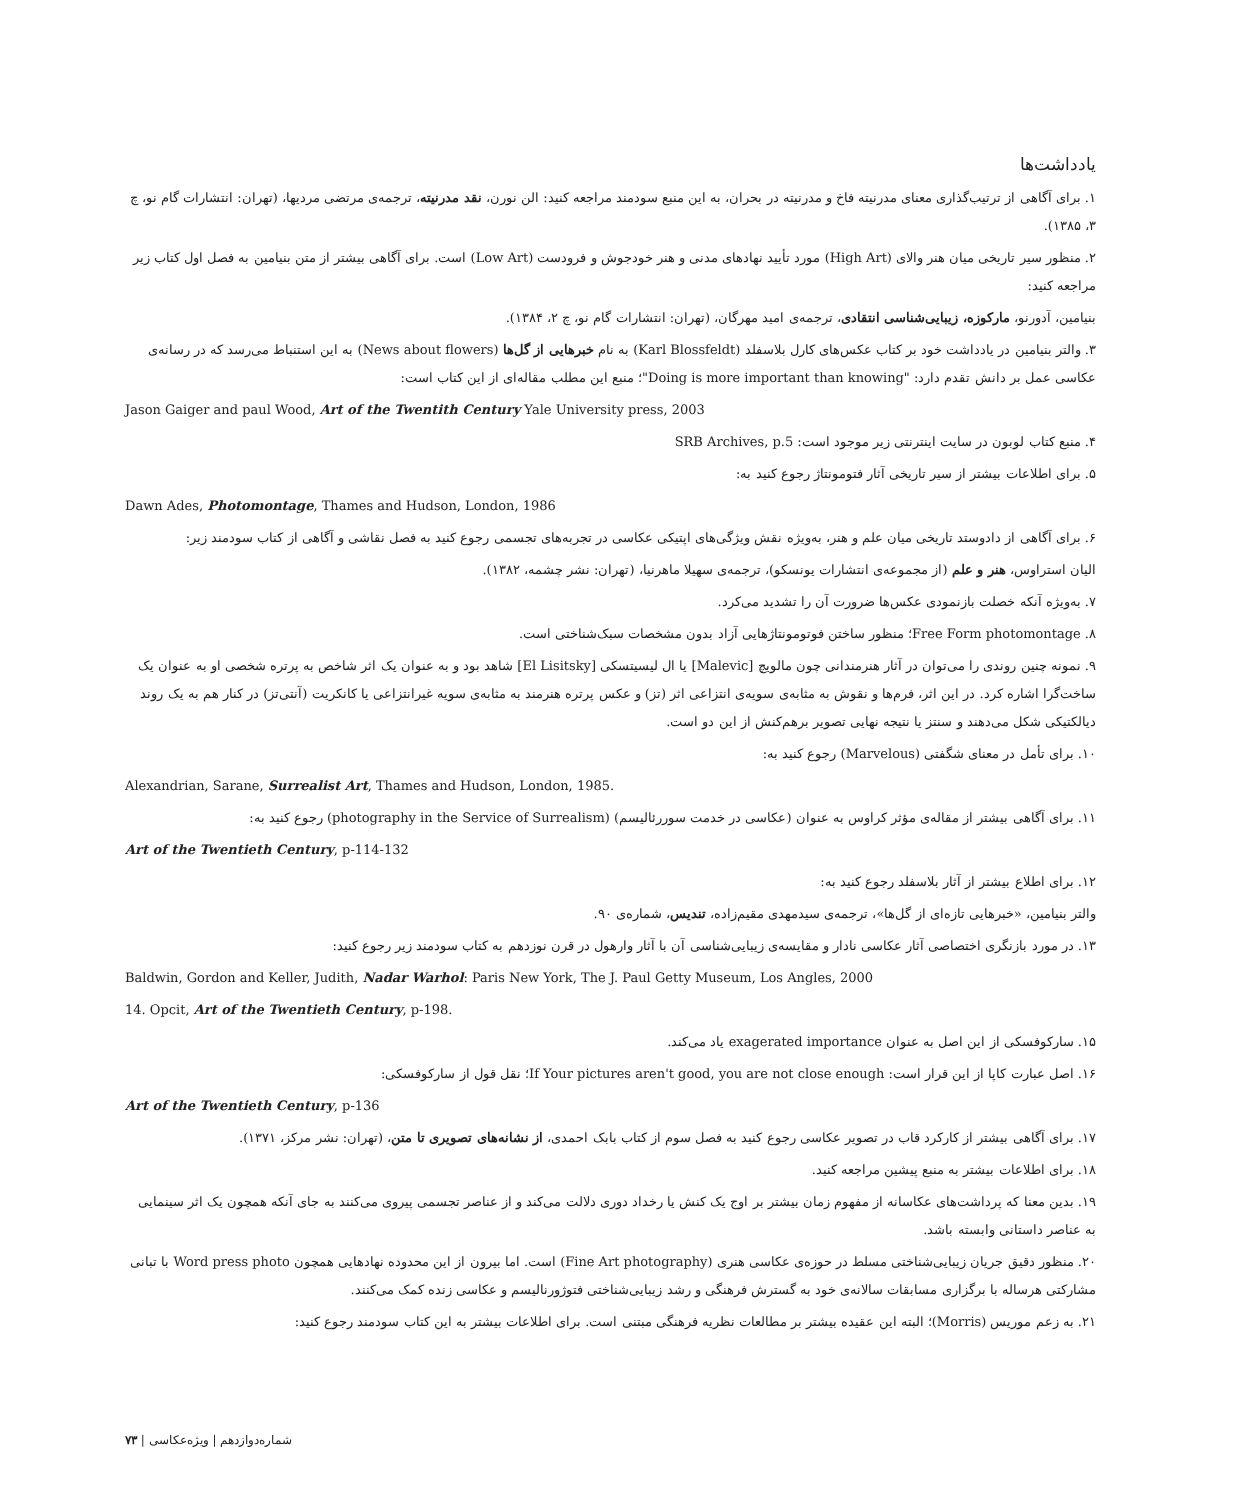یادداشت‌ها
۱. برای آگاهی از ترتیب‌گذاری معنای مدرنیته فاخ و مدرنیته در بحران، به این منبع سودمند مراجعه کنید: الن نورن، نقد مدرنیته، ترجمه‌ی مرتضی مردیها، (تهران: انتشارات گام نو، چ ۳، ۱۳۸۵).
۲. منظور سیر تاریخی میان هنر والای (High Art) مورد تأیید نهادهای مدنی و هنر خودجوش و فرودست (Low Art) است. برای آگاهی بیشتر از متن بنیامین به فصل اول کتاب زیر مراجعه کنید:
بنیامین، آدورنو، مارکوزه، زیبایی‌شناسی انتقادی، ترجمه‌ی امید مهرگان، (تهران: انتشارات گام نو، چ ۲، ۱۳۸۴).
۳. والتر بنیامین در یادداشت خود بر کتاب عکس‌های کارل بلاسفلد (Karl Blossfeldt) به نام خبرهایی از گل‌ها (News about flowers) به این استنباط می‌رسد که در رسانه‌ی عکاسی عمل بر دانش تقدم دارد: "Doing is more important than knowing"؛ منبع این مطلب مقاله‌ای از این کتاب است:
Jason Gaiger and paul Wood, Art of the Twentith Century Yale University press, 2003
۴. منبع کتاب لوبون در سایت اینترنتی زیر موجود است: SRB Archives, p.5
۵. برای اطلاعات بیشتر از سیر تاریخی آثار فتومونتاژ رجوع کنید به:
Dawn Ades, Photomontage, Thames and Hudson, London, 1986
۶. برای آگاهی از دادوستد تاریخی میان علم و هنر، به‌ویژه نقش ویژگی‌های اپتیکی عکاسی در تجربه‌های تجسمی رجوع کنید به فصل نقاشی و آگاهی از کتاب سودمند زیر:
الیان استراوس، هنر و علم (از مجموعه‌ی انتشارات یونسکو)، ترجمه‌ی سهیلا ماهرنیا، (تهران: نشر چشمه، ۱۳۸۲).
۷. به‌ویژه آنکه خصلت بازنمودی عکس‌ها ضرورت آن را تشدید می‌کرد.
۸. Free Form photomontage؛ منظور ساختن فوتومونتاژهایی آزاد بدون مشخصات سبک‌شناختی است.
۹. نمونه چنین روندی را می‌توان در آثار هنرمندانی چون مالویچ [Malevic] یا ال لیسیتسکی [El Lisitsky] شاهد بود و به عنوان یک اثر شاخص به پرتره شخصی او به عنوان یک ساخت‌گرا اشاره کرد. در این اثر، فرم‌ها و نقوش به مثابه‌ی سویه‌ی انتزاعی اثر (تز) و عکس پرتره هنرمند به مثابه‌ی سویه غیرانتزاعی یا کانکریت (آنتی‌تز) در کنار هم به یک روند دیالکتیکی شکل می‌دهند و سنتز یا نتیجه نهایی تصویر برهم‌کنش از این دو است.
۱۰. برای تأمل در معنای شگفتی (Marvelous) رجوع کنید به:
Alexandrian, Sarane, Surrealist Art, Thames and Hudson, London, 1985.
۱۱. برای آگاهی بیشتر از مقاله‌ی مؤثر کراوس به عنوان (عکاسی در خدمت سوررئالیسم) (photography in the Service of Surrealism) رجوع کنید به:
Art of the Twentieth Century, p-114-132
۱۲. برای اطلاع بیشتر از آثار بلاسفلد رجوع کنید به:
والتر بنیامین، «خبرهایی تازه‌ای از گل‌ها»، ترجمه‌ی سیدمهدی مقیم‌زاده، تندیس، شماره‌ی ۹۰.
۱۳. در مورد بازنگری اختصاصی آثار عکاسی نادار و مقایسه‌ی زیبایی‌شناسی آن با آثار وارهول در قرن نوزدهم به کتاب سودمند زیر رجوع کنید:
Baldwin, Gordon and Keller, Judith, Nadar Warhol: Paris New York, The J. Paul Getty Museum, Los Angles, 2000
14. Opcit, Art of the Twentieth Century, p-198.
۱۵. سارکوفسکی از این اصل به عنوان exagerated importance یاد می‌کند.
۱۶. اصل عبارت کاپا از این قرار است: If Your pictures aren't good, you are not close enough؛ نقل قول از سارکوفسکی:
Art of the Twentieth Century, p-136
۱۷. برای آگاهی بیشتر از کارکرد قاب در تصویر عکاسی رجوع کنید به فصل سوم از کتاب بابک احمدی، از نشانه‌های تصویری تا متن، (تهران: نشر مرکز، ۱۳۷۱).
۱۸. برای اطلاعات بیشتر به منبع پیشین مراجعه کنید.
۱۹. بدین معنا که پرداشت‌های عکاسانه از مفهوم زمان بیشتر بر اوج یک کنش یا رخداد دوری دلالت می‌کند و از عناصر تجسمی پیروی می‌کنند به جای آنکه همچون یک اثر سینمایی به عناصر داستانی وابسته باشد.
۲۰. منظور دقیق جریان زیبایی‌شناختی مسلط در حوزه‌ی عکاسی هنری (Fine Art photography) است. اما بیرون از این محدوده نهادهایی همچون Word press photo با تبانی مشارکتی هرساله با برگزاری مسابقات سالانه‌ی خود به گسترش فرهنگی و رشد زیبایی‌شناختی فتوژورنالیسم و عکاسی زنده کمک می‌کنند.
۲۱. به زعم موریس (Morris)؛ البته این عقیده بیشتر بر مطالعات نظریه فرهنگی مبتنی است. برای اطلاعات بیشتر به این کتاب سودمند رجوع کنید:
شماره‌دوازدهم | ویژه‌عکاسی | ۷۳